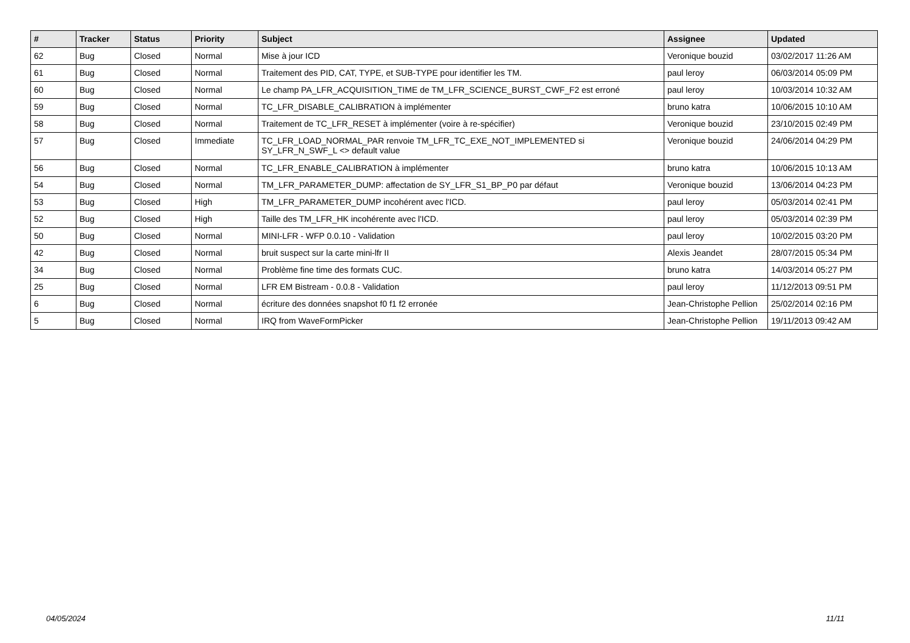| # | Tracker | Status | Priority | Subject | Assignee | Updated |
| --- | --- | --- | --- | --- | --- | --- |
| 62 | Bug | Closed | Normal | Mise à jour ICD | Veronique bouzid | 03/02/2017 11:26 AM |
| 61 | Bug | Closed | Normal | Traitement des PID, CAT, TYPE, et SUB-TYPE pour identifier les TM. | paul leroy | 06/03/2014 05:09 PM |
| 60 | Bug | Closed | Normal | Le champ PA_LFR_ACQUISITION_TIME de TM_LFR_SCIENCE_BURST_CWF_F2 est erroné | paul leroy | 10/03/2014 10:32 AM |
| 59 | Bug | Closed | Normal | TC_LFR_DISABLE_CALIBRATION à implémenter | bruno katra | 10/06/2015 10:10 AM |
| 58 | Bug | Closed | Normal | Traitement de TC_LFR_RESET à implémenter (voire à re-spécifier) | Veronique bouzid | 23/10/2015 02:49 PM |
| 57 | Bug | Closed | Immediate | TC_LFR_LOAD_NORMAL_PAR renvoie TM_LFR_TC_EXE_NOT_IMPLEMENTED si SY_LFR_N_SWF_L <> default value | Veronique bouzid | 24/06/2014 04:29 PM |
| 56 | Bug | Closed | Normal | TC_LFR_ENABLE_CALIBRATION à implémenter | bruno katra | 10/06/2015 10:13 AM |
| 54 | Bug | Closed | Normal | TM_LFR_PARAMETER_DUMP: affectation de SY_LFR_S1_BP_P0 par défaut | Veronique bouzid | 13/06/2014 04:23 PM |
| 53 | Bug | Closed | High | TM_LFR_PARAMETER_DUMP incohérent avec l'ICD. | paul leroy | 05/03/2014 02:41 PM |
| 52 | Bug | Closed | High | Taille des TM_LFR_HK incohérente avec l'ICD. | paul leroy | 05/03/2014 02:39 PM |
| 50 | Bug | Closed | Normal | MINI-LFR - WFP 0.0.10 - Validation | paul leroy | 10/02/2015 03:20 PM |
| 42 | Bug | Closed | Normal | bruit suspect sur la carte mini-lfr II | Alexis Jeandet | 28/07/2015 05:34 PM |
| 34 | Bug | Closed | Normal | Problème fine time des formats CUC. | bruno katra | 14/03/2014 05:27 PM |
| 25 | Bug | Closed | Normal | LFR EM Bistream - 0.0.8 - Validation | paul leroy | 11/12/2013 09:51 PM |
| 6 | Bug | Closed | Normal | écriture des données snapshot f0 f1 f2 erronée | Jean-Christophe Pellion | 25/02/2014 02:16 PM |
| 5 | Bug | Closed | Normal | IRQ from WaveFormPicker | Jean-Christophe Pellion | 19/11/2013 09:42 AM |
04/05/2024 11/11